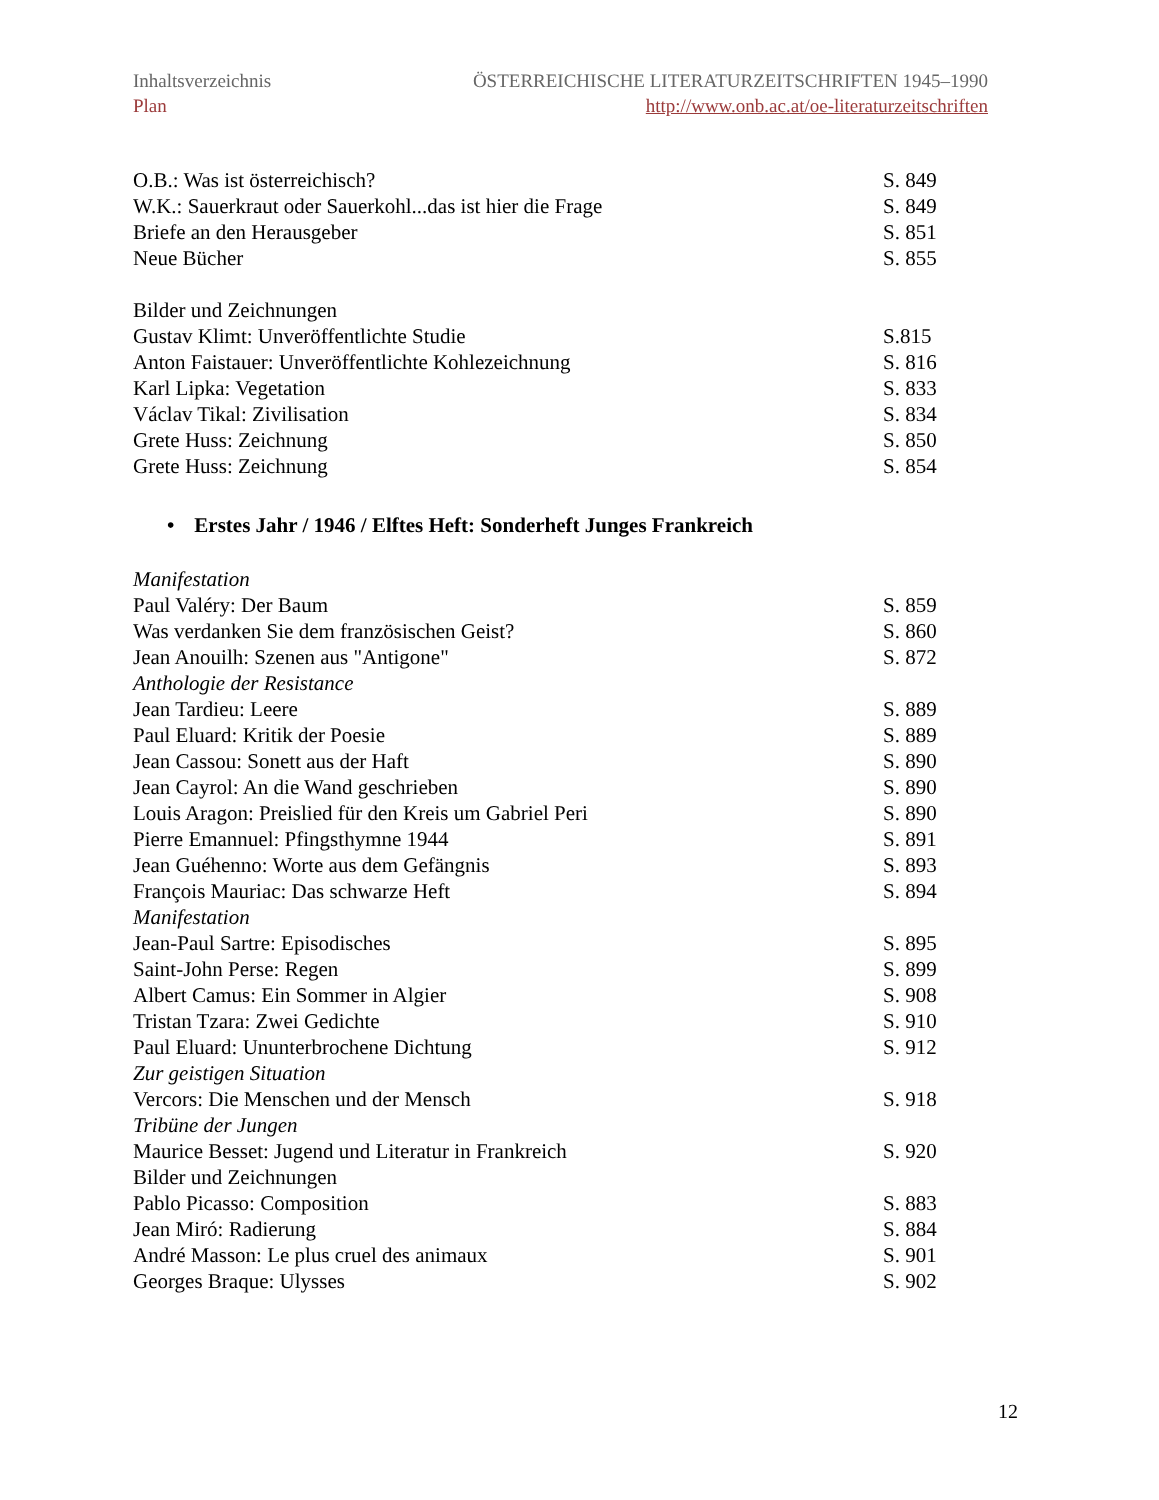Inhaltsverzeichnis ÖSTERREICHISCHE LITERATURZEITSCHRIFTEN 1945–1990
Plan http://www.onb.ac.at/oe-literaturzeitschriften
O.B.: Was ist österreichisch? S. 849
W.K.: Sauerkraut oder Sauerkohl...das ist hier die Frage S. 849
Briefe an den Herausgeber S. 851
Neue Bücher S. 855
Bilder und Zeichnungen
Gustav Klimt: Unveröffentlichte Studie S.815
Anton Faistauer: Unveröffentlichte Kohlezeichnung S. 816
Karl Lipka: Vegetation S. 833
Václav Tikal: Zivilisation S. 834
Grete Huss: Zeichnung S. 850
Grete Huss: Zeichnung S. 854
• Erstes Jahr / 1946 / Elftes Heft: Sonderheft Junges Frankreich
Manifestation
Paul Valéry: Der Baum S. 859
Was verdanken Sie dem französischen Geist? S. 860
Jean Anouilh: Szenen aus "Antigone" S. 872
Anthologie der Resistance
Jean Tardieu: Leere S. 889
Paul Eluard: Kritik der Poesie S. 889
Jean Cassou: Sonett aus der Haft S. 890
Jean Cayrol: An die Wand geschrieben S. 890
Louis Aragon: Preislied für den Kreis um Gabriel Peri S. 890
Pierre Emannuel: Pfingsthymne 1944 S. 891
Jean Guéhenno: Worte aus dem Gefängnis S. 893
François Mauriac: Das schwarze Heft S. 894
Manifestation
Jean-Paul Sartre: Episodisches S. 895
Saint-John Perse: Regen S. 899
Albert Camus: Ein Sommer in Algier S. 908
Tristan Tzara: Zwei Gedichte S. 910
Paul Eluard: Ununterbrochene Dichtung S. 912
Zur geistigen Situation
Vercors: Die Menschen und der Mensch S. 918
Tribüne der Jungen
Maurice Besset: Jugend und Literatur in Frankreich S. 920
Bilder und Zeichnungen
Pablo Picasso: Composition S. 883
Jean Miró: Radierung S. 884
André Masson: Le plus cruel des animaux S. 901
Georges Braque: Ulysses S. 902
12